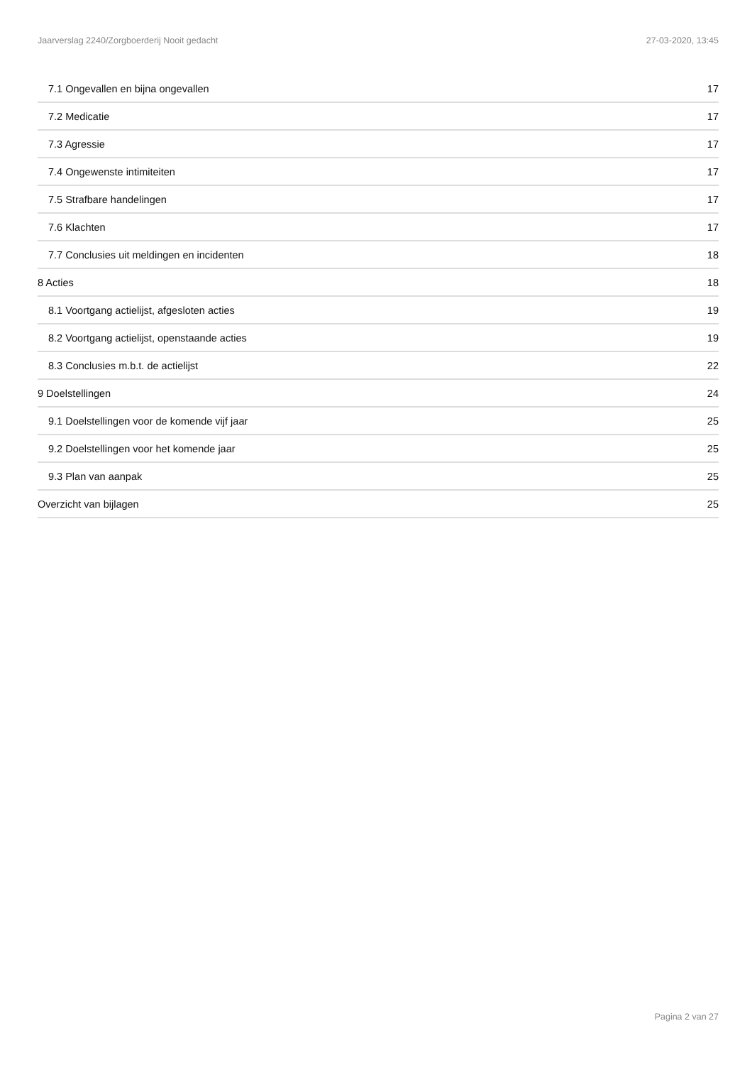Jaarverslag 2240/Zorgboerderij Nooit gedacht 27-03-2020, 13:45
7.1 Ongevallen en bijna ongevallen 17
7.2 Medicatie 17
7.3 Agressie 17
7.4 Ongewenste intimiteiten 17
7.5 Strafbare handelingen 17
7.6 Klachten 17
7.7 Conclusies uit meldingen en incidenten 18
8 Acties 18
8.1 Voortgang actielijst, afgesloten acties 19
8.2 Voortgang actielijst, openstaande acties 19
8.3 Conclusies m.b.t. de actielijst 22
9 Doelstellingen 24
9.1 Doelstellingen voor de komende vijf jaar 25
9.2 Doelstellingen voor het komende jaar 25
9.3 Plan van aanpak 25
Overzicht van bijlagen 25
Pagina 2 van 27